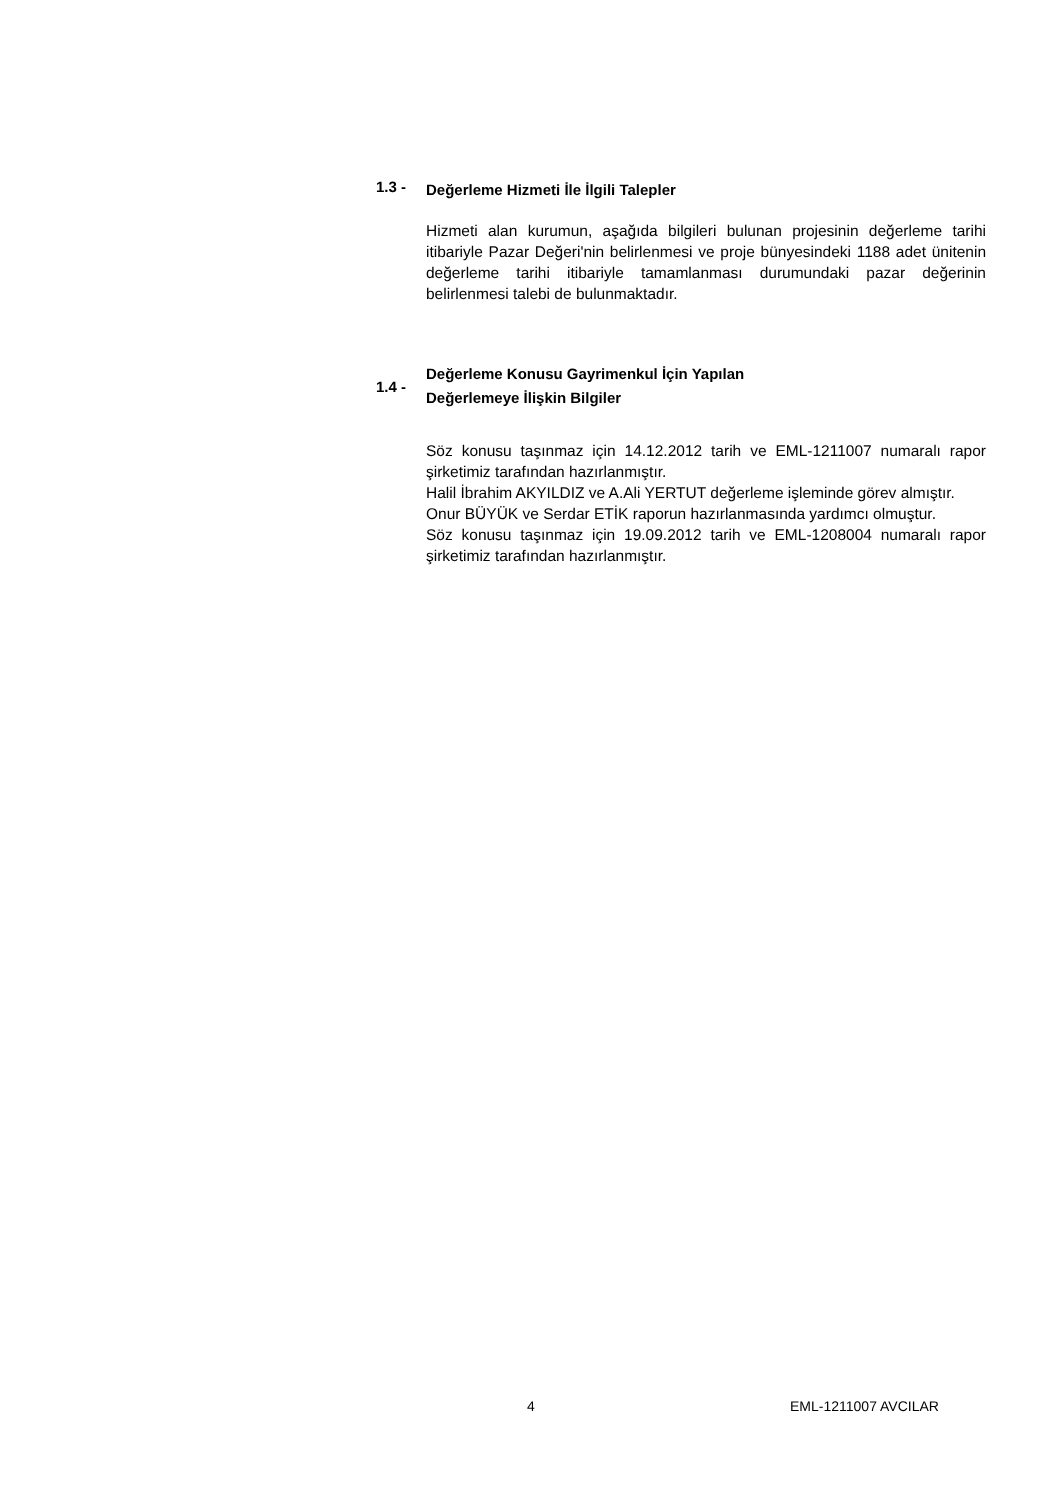1.3 -
Değerleme Hizmeti İle İlgili Talepler
Hizmeti alan kurumun, aşağıda bilgileri bulunan projesinin değerleme tarihi itibariyle Pazar Değeri'nin belirlenmesi ve proje bünyesindeki 1188 adet ünitenin değerleme tarihi itibariyle tamamlanması durumundaki pazar değerinin belirlenmesi talebi de bulunmaktadır.
1.4 -
Değerleme Konusu Gayrimenkul İçin Yapılan
Değerlemeye İlişkin Bilgiler
Söz konusu taşınmaz için 14.12.2012 tarih ve EML-1211007 numaralı rapor şirketimiz tarafından hazırlanmıştır.
Halil İbrahim AKYILDIZ ve A.Ali YERTUT değerleme işleminde görev almıştır.
Onur BÜYÜK ve Serdar ETİK raporun hazırlanmasında yardımcı olmuştur.
Söz konusu taşınmaz için 19.09.2012 tarih ve EML-1208004 numaralı rapor şirketimiz tarafından hazırlanmıştır.
4 EML-1211007 AVCILAR